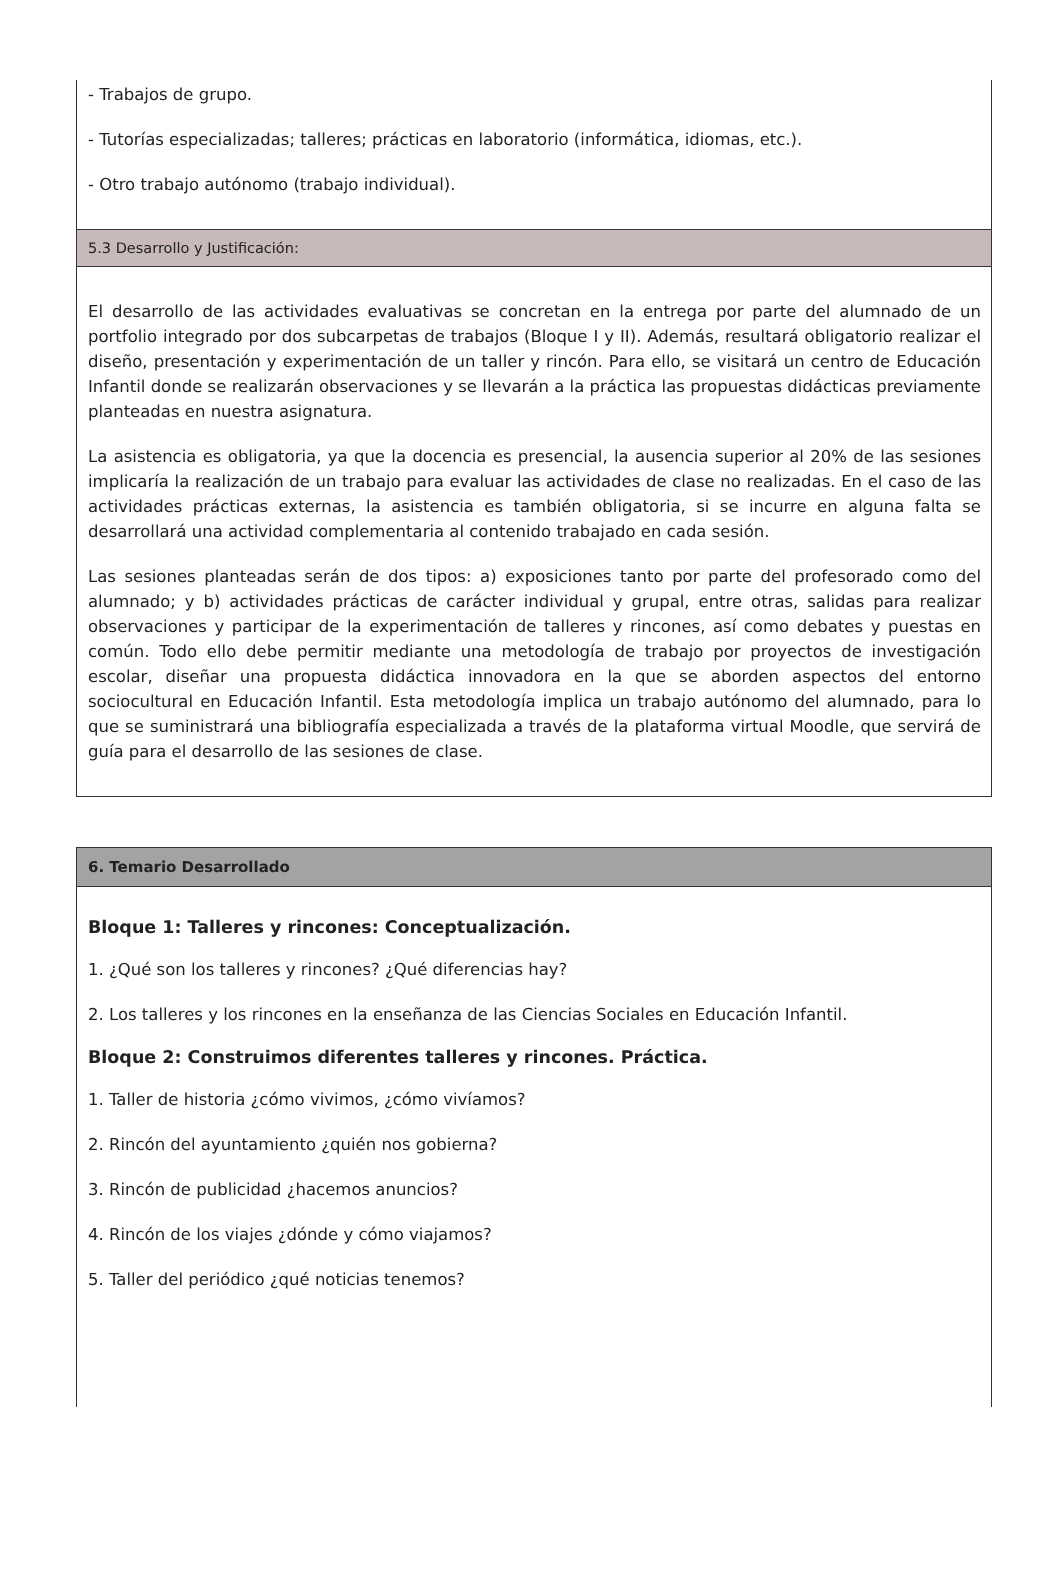- Trabajos de grupo.
- Tutorías especializadas; talleres; prácticas en laboratorio (informática, idiomas, etc.).
- Otro trabajo autónomo (trabajo individual).
5.3 Desarrollo y Justificación:
El desarrollo de las actividades evaluativas se concretan en la entrega por parte del alumnado de un portfolio integrado por dos subcarpetas de trabajos (Bloque I y II). Además, resultará obligatorio realizar el diseño, presentación y experimentación de un taller y rincón. Para ello, se visitará un centro de Educación Infantil donde se realizarán observaciones y se llevarán a la práctica las propuestas didácticas previamente planteadas en nuestra asignatura.
La asistencia es obligatoria, ya que la docencia es presencial, la ausencia superior al 20% de las sesiones implicaría la realización de un trabajo para evaluar las actividades de clase no realizadas. En el caso de las actividades prácticas externas, la asistencia es también obligatoria, si se incurre en alguna falta se desarrollará una actividad complementaria al contenido trabajado en cada sesión.
Las sesiones planteadas serán de dos tipos: a) exposiciones tanto por parte del profesorado como del alumnado; y b) actividades prácticas de carácter individual y grupal, entre otras, salidas para realizar observaciones y participar de la experimentación de talleres y rincones, así como debates y puestas en común. Todo ello debe permitir mediante una metodología de trabajo por proyectos de investigación escolar, diseñar una propuesta didáctica innovadora en la que se aborden aspectos del entorno sociocultural en Educación Infantil. Esta metodología implica un trabajo autónomo del alumnado, para lo que se suministrará una bibliografía especializada a través de la plataforma virtual Moodle, que servirá de guía para el desarrollo de las sesiones de clase.
6. Temario Desarrollado
Bloque 1: Talleres y rincones: Conceptualización.
1. ¿Qué son los talleres y rincones? ¿Qué diferencias hay?
2. Los talleres y los rincones en la enseñanza de las Ciencias Sociales en Educación Infantil.
Bloque 2: Construimos diferentes talleres y rincones. Práctica.
1. Taller de historia ¿cómo vivimos, ¿cómo vivíamos?
2. Rincón del ayuntamiento ¿quién nos gobierna?
3. Rincón de publicidad ¿hacemos anuncios?
4. Rincón de los viajes ¿dónde y cómo viajamos?
5. Taller del periódico ¿qué noticias tenemos?